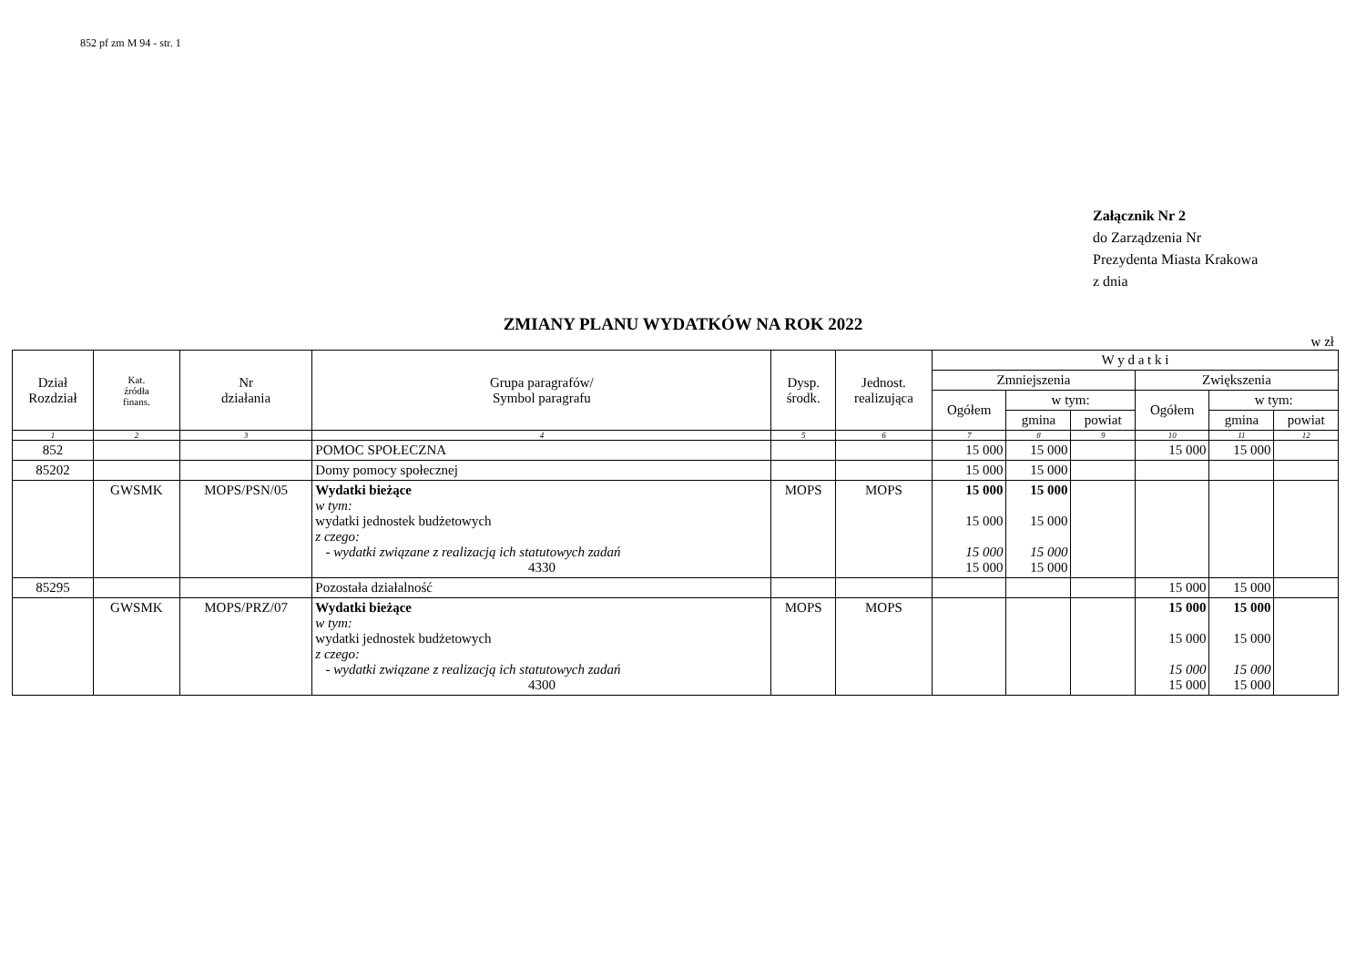852 pf zm M 94 - str. 1
Załącznik Nr 2
do Zarządzenia Nr
Prezydenta Miasta Krakowa
z dnia
ZMIANY PLANU WYDATKÓW NA ROK 2022
w zł
| Dział Rozdział | Kat. źródła finans. | Nr działania | Grupa paragrafów/ Symbol paragrafu | Dysp. środk. | Jednost. realizująca | W y d a t k i | | | | | |
| --- | --- | --- | --- | --- | --- | --- | --- | --- | --- | --- | --- |
| | | | | | | Zmniejszenia | | | Zwiększenia | | |
| | | | | | | Ogółem | w tym: | | Ogółem | w tym: | |
| | | | | | | | gmina | powiat | | gmina | powiat |
| 1 | 2 | 3 | 4 | 5 | 6 | 7 | 8 | 9 | 10 | 11 | 12 |
| 852 | | | POMOC SPOŁECZNA | | | 15 000 | 15 000 | | 15 000 | 15 000 | |
| 85202 | | | Domy pomocy społecznej | | | 15 000 | 15 000 | | | | |
| | GWSMK | MOPS/PSN/05 | Wydatki bieżące w tym: wydatki jednostek budżetowych z czego: - wydatki związane z realizacją ich statutowych zadań 4330 | MOPS | MOPS | 15 000 15 000 15 000 15 000 | 15 000 15 000 15 000 15 000 | | | | |
| 85295 | | | Pozostała działalność | | | | | | 15 000 | 15 000 | |
| | GWSMK | MOPS/PRZ/07 | Wydatki bieżące w tym: wydatki jednostek budżetowych z czego: - wydatki związane z realizacją ich statutowych zadań 4300 | MOPS | MOPS | | | | 15 000 15 000 15 000 15 000 | 15 000 15 000 15 000 15 000 | |